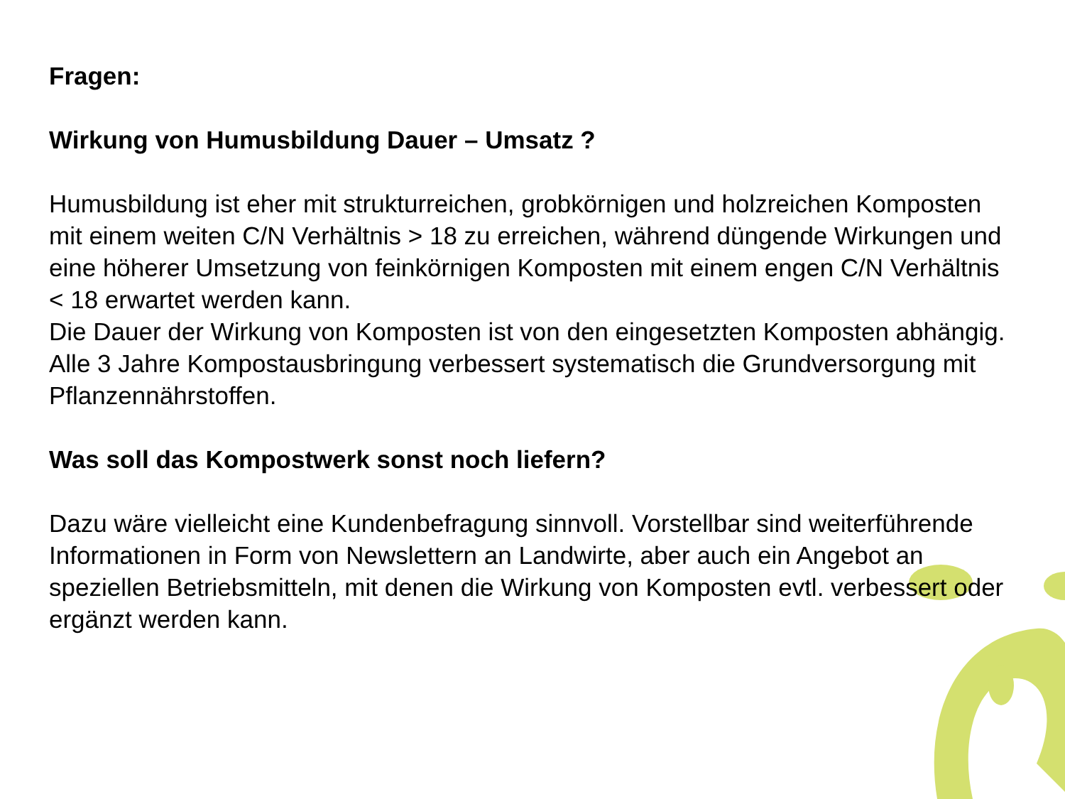Fragen:
Wirkung von Humusbildung Dauer – Umsatz ?
Humusbildung ist eher mit strukturreichen, grobkörnigen und holzreichen Komposten mit einem weiten C/N Verhältnis > 18 zu erreichen, während düngende Wirkungen und eine höherer Umsetzung von feinkörnigen Komposten mit einem engen C/N Verhältnis < 18 erwartet werden kann.
Die Dauer der Wirkung von Komposten ist von den eingesetzten Komposten abhängig. Alle 3 Jahre Kompostausbringung verbessert systematisch die Grundversorgung mit Pflanzennährstoffen.
Was soll das Kompostwerk sonst noch liefern?
Dazu wäre vielleicht eine Kundenbefragung sinnvoll. Vorstellbar sind weiterführende Informationen in Form von Newslettern an Landwirte, aber auch ein Angebot an speziellen Betriebsmitteln, mit denen die Wirkung von Komposten evtl. verbessert oder ergänzt werden kann.